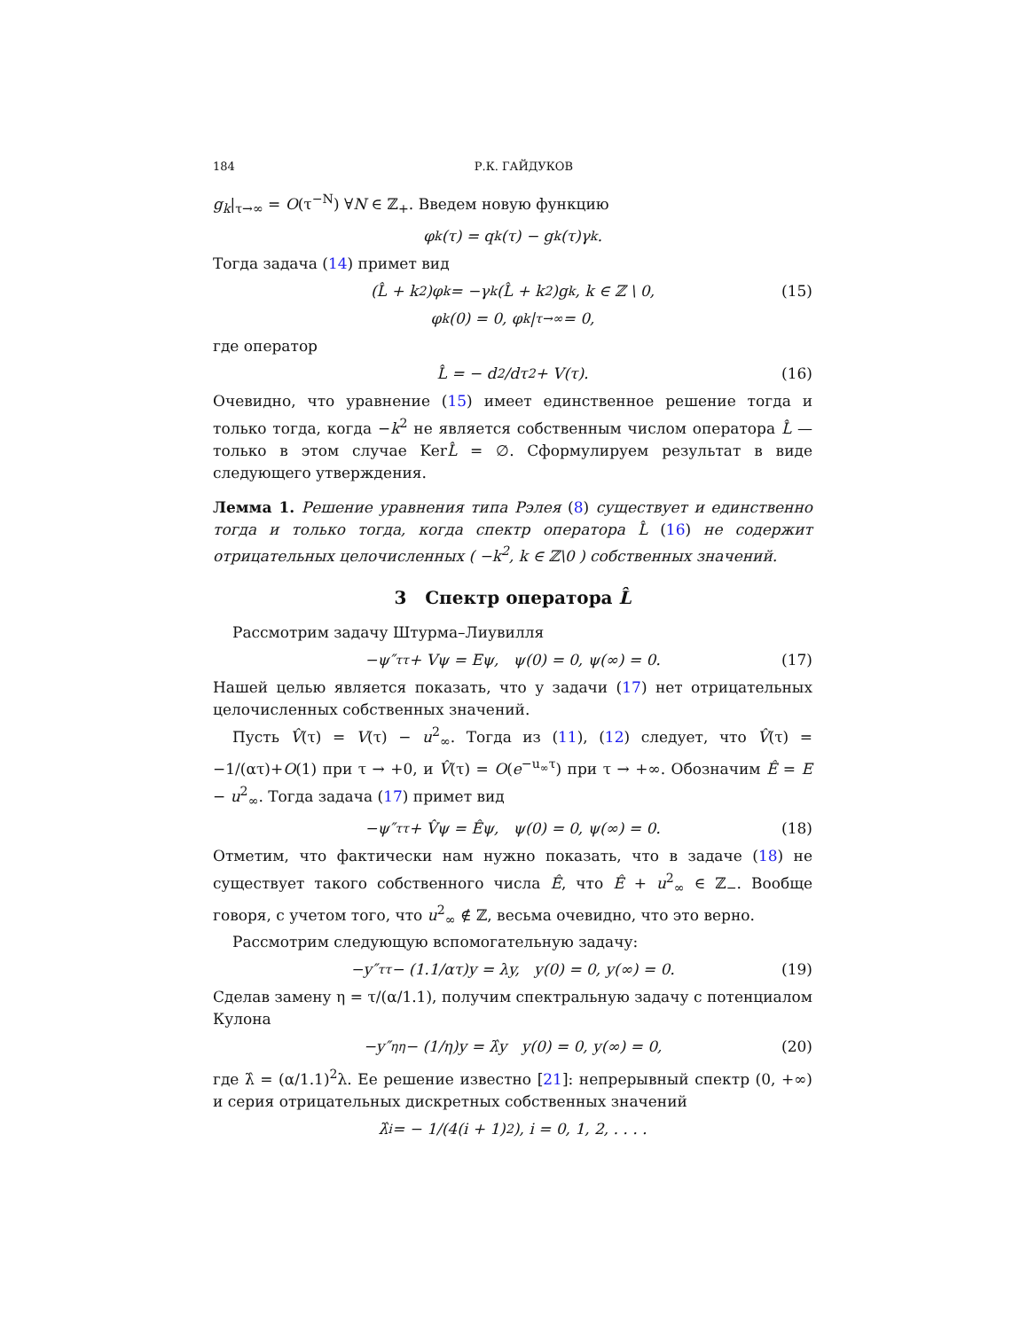184 Р.К. ГАЙДУКОВ
g<sub>k</sub>|<sub>τ→∞</sub> = O(τ<sup>−N</sup>) ∀N ∈ ℤ<sub>+</sub>. Введем новую функцию
φ<sub>k</sub>(τ) = q<sub>k</sub>(τ) − g<sub>k</sub>(τ)γ<sub>k</sub>.
Тогда задача (14) примет вид
(L̂ + k<sup>2</sup>)φ<sub>k</sub> = −γ<sub>k</sub>(L̂ + k<sup>2</sup>)g<sub>k</sub>, k ∈ ℤ \ 0, (15)
φ<sub>k</sub>(0) = 0, φ<sub>k</sub>|<sub>τ→∞</sub> = 0,
где оператор
L̂ = − d<sup>2</sup>/dτ<sup>2</sup> + V(τ). (16)
Очевидно, что уравнение (15) имеет единственное решение тогда и только тогда, когда −k<sup>2</sup> не является собственным числом оператора L̂ — только в этом случае KerL̂ = ∅. Сформулируем результат в виде следующего утверждения.
Лемма 1. Решение уравнения типа Рэлея (8) существует и единственно тогда и только тогда, когда спектр оператора L̂ (16) не содержит отрицательных целочисленных ( −k<sup>2</sup>, k ∈ ℤ\0 ) собственных значений.
3 Спектр оператора L̂
Рассмотрим задачу Штурма–Лиувилля
−ψ″<sub>ττ</sub> + Vψ = Eψ, ψ(0) = 0, ψ(∞) = 0. (17)
Нашей целью является показать, что у задачи (17) нет отрицательных целочисленных собственных значений.
Пусть V̂(τ) = V(τ) − u<sup>2</sup><sub>∞</sub>. Тогда из (11), (12) следует, что V̂(τ) = −1/(ατ)+O(1) при τ → +0, и V̂(τ) = O(e<sup>−u<sub>∞</sub>τ</sup>) при τ → +∞. Обозначим Ê = E − u<sup>2</sup><sub>∞</sub>. Тогда задача (17) примет вид
−ψ″<sub>ττ</sub> + V̂ψ = Êψ, ψ(0) = 0, ψ(∞) = 0. (18)
Отметим, что фактически нам нужно показать, что в задаче (18) не существует такого собственного числа Ê, что Ê + u<sup>2</sup><sub>∞</sub> ∈ ℤ<sub>−</sub>. Вообще говоря, с учетом того, что u<sup>2</sup><sub>∞</sub> ∉ ℤ, весьма очевидно, что это верно.
Рассмотрим следующую вспомогательную задачу:
−y″<sub>ττ</sub> − (1.1/ατ)y = λy, y(0) = 0, y(∞) = 0. (19)
Сделав замену η = τ/(α/1.1), получим спектральную задачу с потенциалом Кулона
−y″<sub>ηη</sub> − (1/η)y = λ̂y y(0) = 0, y(∞) = 0, (20)
где λ̂ = (α/1.1)<sup>2</sup>λ. Ее решение известно [21]: непрерывный спектр (0, +∞) и серия отрицательных дискретных собственных значений
λ̂<sub>i</sub> = − 1/(4(i + 1)<sup>2</sup>), i = 0, 1, 2, . . . .